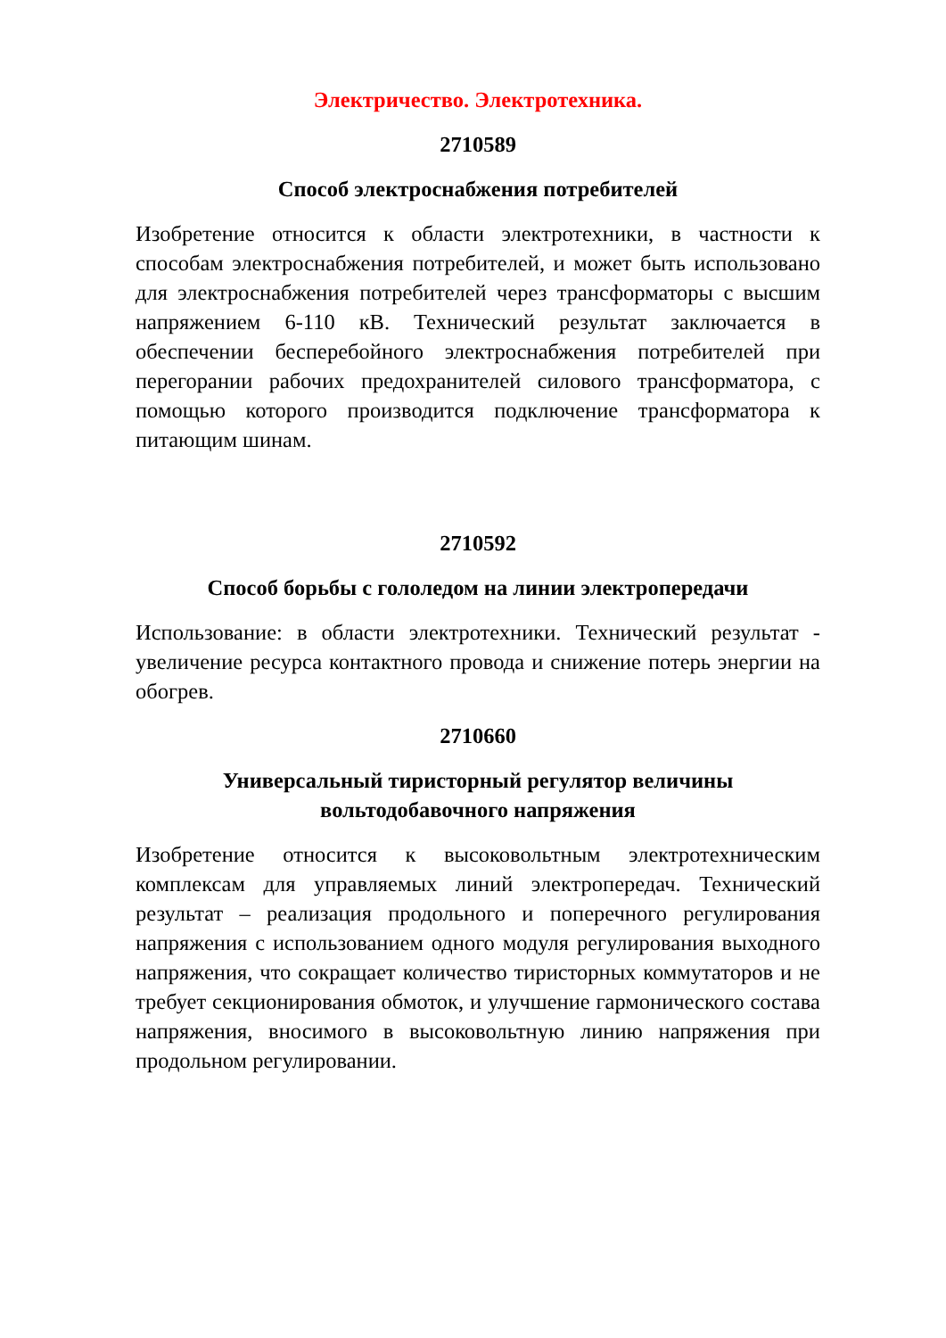Электричество. Электротехника.
2710589
Способ электроснабжения потребителей
Изобретение относится к области электротехники, в частности к способам электроснабжения потребителей, и может быть использовано для электроснабжения потребителей через трансформаторы с высшим напряжением 6-110 кВ. Технический результат заключается в обеспечении бесперебойного электроснабжения потребителей при перегорании рабочих предохранителей силового трансформатора, с помощью которого производится подключение трансформатора к питающим шинам.
2710592
Способ борьбы с гололедом на линии электропередачи
Использование: в области электротехники. Технический результат - увеличение ресурса контактного провода и снижение потерь энергии на обогрев.
2710660
Универсальный тиристорный регулятор величины вольтодобавочного напряжения
Изобретение относится к высоковольтным электротехническим комплексам для управляемых линий электропередач. Технический результат – реализация продольного и поперечного регулирования напряжения с использованием одного модуля регулирования выходного напряжения, что сокращает количество тиристорных коммутаторов и не требует секционирования обмоток, и улучшение гармонического состава напряжения, вносимого в высоковольтную линию напряжения при продольном регулировании.